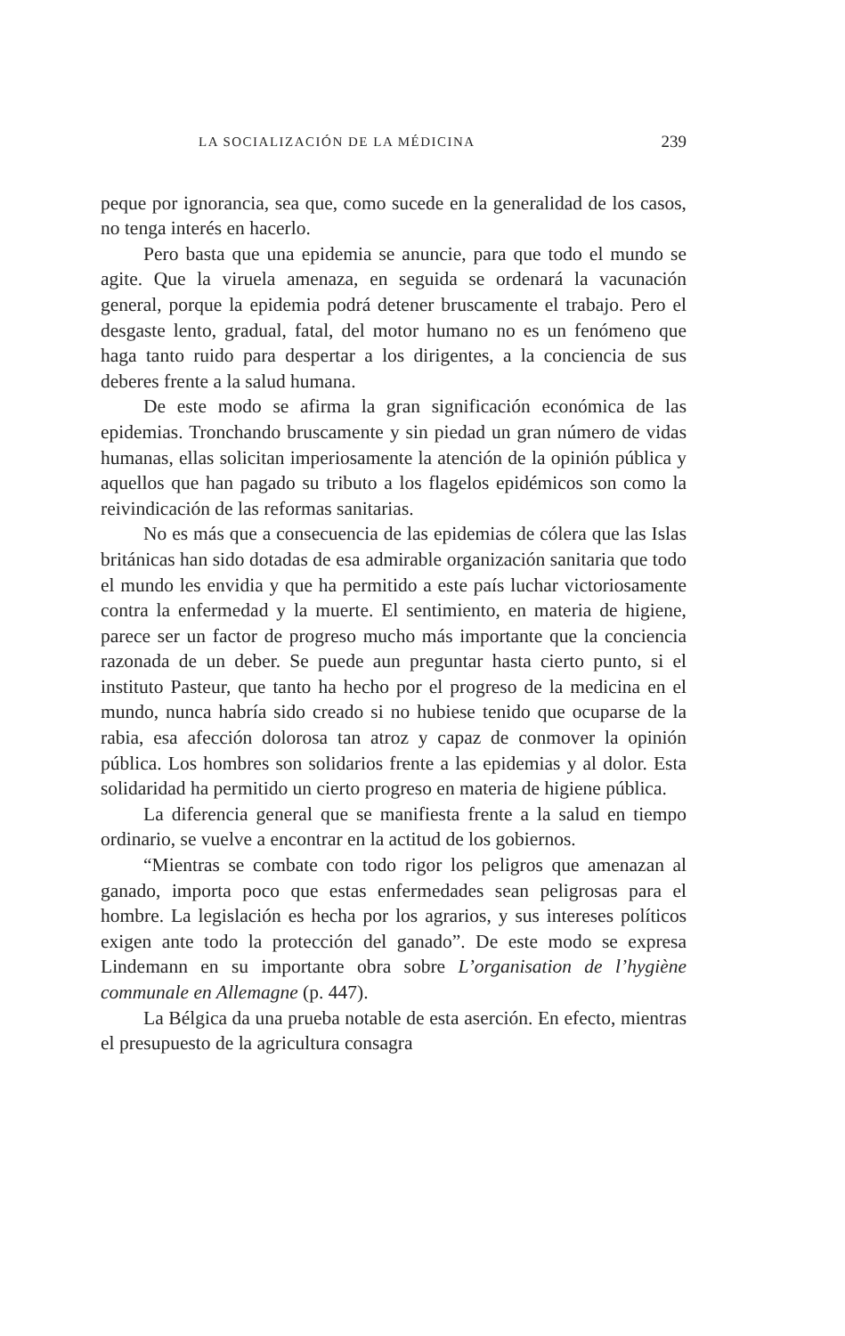LA SOCIALIZACIÓN DE LA MÉDICINA 239
peque por ignorancia, sea que, como sucede en la generalidad de los casos, no tenga interés en hacerlo.
Pero basta que una epidemia se anuncie, para que todo el mundo se agite. Que la viruela amenaza, en seguida se ordenará la vacunación general, porque la epidemia podrá detener bruscamente el trabajo. Pero el desgaste lento, gradual, fatal, del motor humano no es un fenómeno que haga tanto ruido para despertar a los dirigentes, a la conciencia de sus deberes frente a la salud humana.
De este modo se afirma la gran significación económica de las epidemias. Tronchando bruscamente y sin piedad un gran número de vidas humanas, ellas solicitan imperiosamente la atención de la opinión pública y aquellos que han pagado su tributo a los flagelos epidémicos son como la reivindicación de las reformas sanitarias.
No es más que a consecuencia de las epidemias de cólera que las Islas británicas han sido dotadas de esa admirable organización sanitaria que todo el mundo les envidia y que ha permitido a este país luchar victoriosamente contra la enfermedad y la muerte. El sentimiento, en materia de higiene, parece ser un factor de progreso mucho más importante que la conciencia razonada de un deber. Se puede aun preguntar hasta cierto punto, si el instituto Pasteur, que tanto ha hecho por el progreso de la medicina en el mundo, nunca habría sido creado si no hubiese tenido que ocuparse de la rabia, esa afección dolorosa tan atroz y capaz de conmover la opinión pública. Los hombres son solidarios frente a las epidemias y al dolor. Esta solidaridad ha permitido un cierto progreso en materia de higiene pública.
La diferencia general que se manifiesta frente a la salud en tiempo ordinario, se vuelve a encontrar en la actitud de los gobiernos.
“Mientras se combate con todo rigor los peligros que amenazan al ganado, importa poco que estas enfermedades sean peligrosas para el hombre. La legislación es hecha por los agrarios, y sus intereses políticos exigen ante todo la protección del ganado”. De este modo se expresa Lindemann en su importante obra sobre L’organisation de l’hygiène communale en Allemagne (p. 447).
La Bélgica da una prueba notable de esta aserción. En efecto, mientras el presupuesto de la agricultura consagra